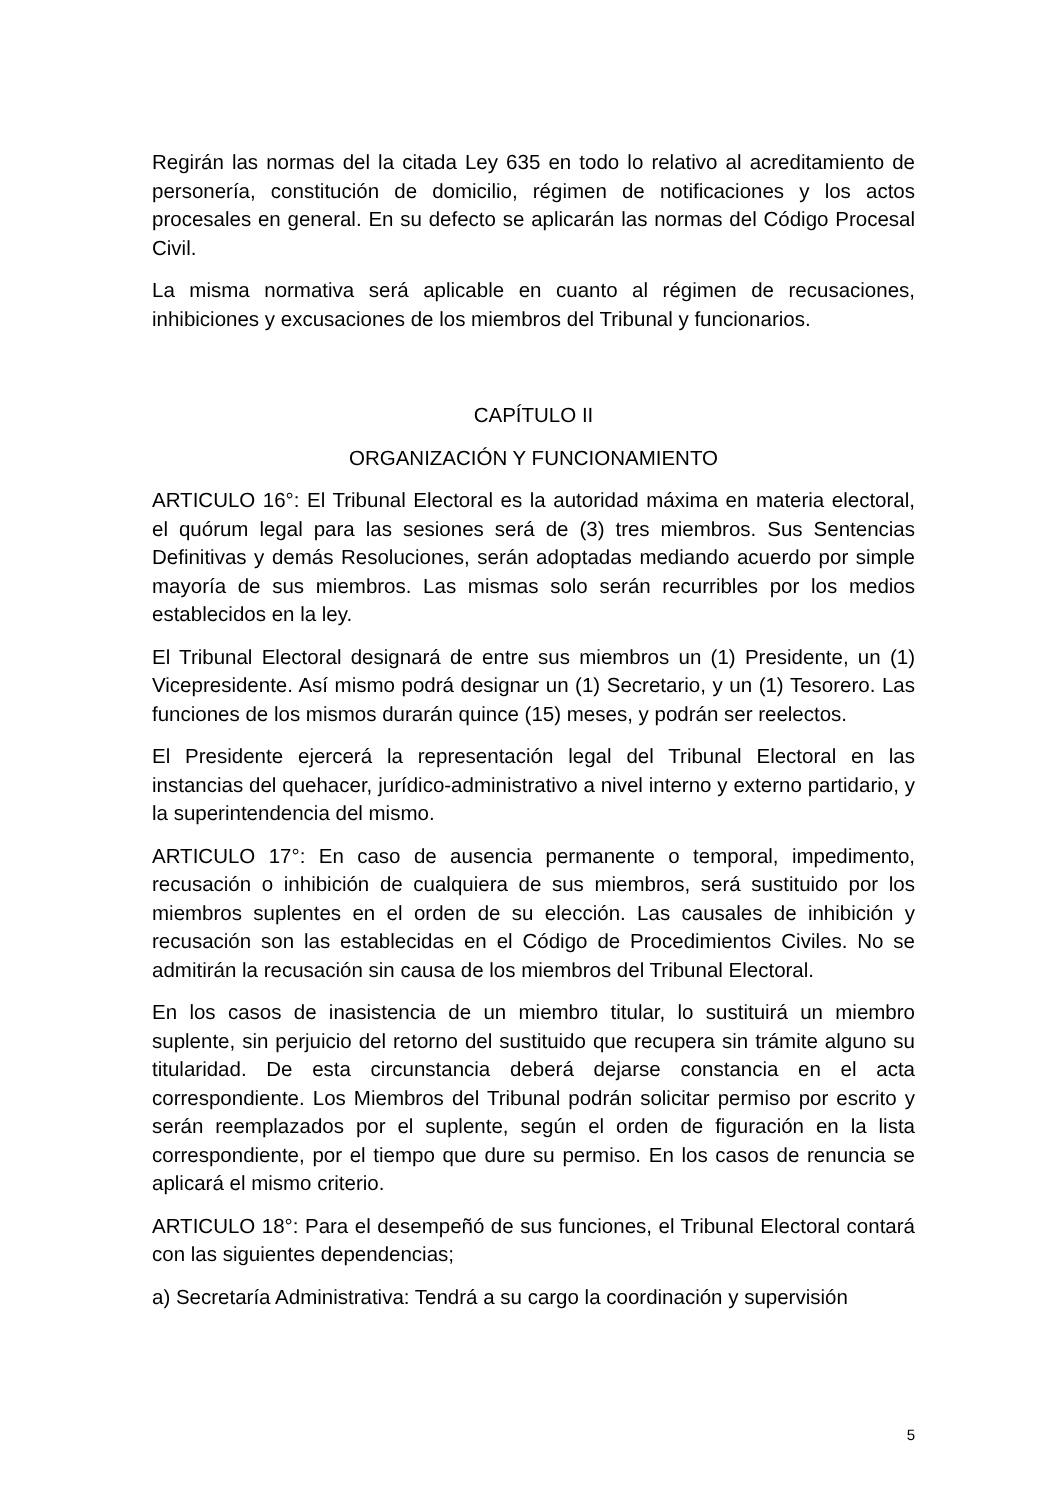Regirán las normas del la citada Ley 635 en todo lo relativo al acreditamiento de personería, constitución de domicilio, régimen de notificaciones y los actos procesales en general. En su defecto se aplicarán las normas del Código Procesal Civil.
La misma normativa será aplicable en cuanto al régimen de recusaciones, inhibiciones y excusaciones de los miembros del Tribunal y funcionarios.
CAPÍTULO II
ORGANIZACIÓN Y FUNCIONAMIENTO
ARTICULO 16°: El Tribunal Electoral es la autoridad máxima en materia electoral, el quórum legal para las sesiones será de (3) tres miembros. Sus Sentencias Definitivas y demás Resoluciones, serán adoptadas mediando acuerdo por simple mayoría de sus miembros. Las mismas solo serán recurribles por los medios establecidos en la ley.
El Tribunal Electoral designará de entre sus miembros un (1) Presidente, un (1) Vicepresidente. Así mismo podrá designar un (1) Secretario, y un (1) Tesorero. Las funciones de los mismos durarán quince (15) meses, y podrán ser reelectos.
El Presidente ejercerá la representación legal del Tribunal Electoral en las instancias del quehacer, jurídico-administrativo a nivel interno y externo partidario, y la superintendencia del mismo.
ARTICULO 17°: En caso de ausencia permanente o temporal, impedimento, recusación o inhibición de cualquiera de sus miembros, será sustituido por los miembros suplentes en el orden de su elección. Las causales de inhibición y recusación son las establecidas en el Código de Procedimientos Civiles. No se admitirán la recusación sin causa de los miembros del Tribunal Electoral.
En los casos de inasistencia de un miembro titular, lo sustituirá un miembro suplente, sin perjuicio del retorno del sustituido que recupera sin trámite alguno su titularidad. De esta circunstancia deberá dejarse constancia en el acta correspondiente. Los Miembros del Tribunal podrán solicitar permiso por escrito y serán reemplazados por el suplente, según el orden de figuración en la lista correspondiente, por el tiempo que dure su permiso. En los casos de renuncia se aplicará el mismo criterio.
ARTICULO 18°: Para el desempeñó de sus funciones, el Tribunal Electoral contará con las siguientes dependencias;
a) Secretaría Administrativa: Tendrá a su cargo la coordinación y supervisión
5